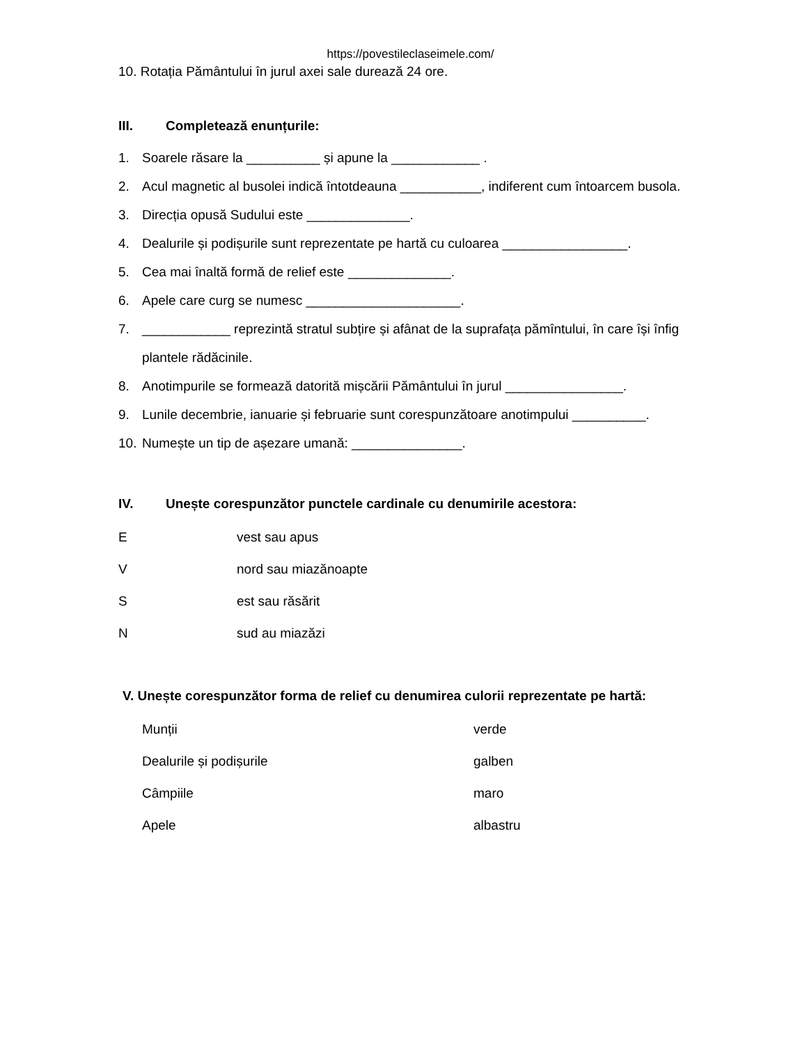https://povestileclaseimele.com/
10. Rotația Pământului în jurul axei sale durează 24 ore.
III. Completează enunțurile:
1. Soarele răsare la __________ și apune la ____________ .
2. Acul magnetic al busolei indică întotdeauna ___________, indiferent cum întoarcem busola.
3. Direcția opusă Sudului este ______________.
4. Dealurile și podișurile sunt reprezentate pe hartă cu culoarea _________________.
5. Cea mai înaltă formă de relief este ______________.
6. Apele care curg se numesc _____________________.
7. ____________ reprezintă stratul subțire și afânat de la suprafața pămîntului, în care își înfig plantele rădăcinile.
8. Anotimpurile se formează datorită mișcării Pământului în jurul ________________.
9. Lunile decembrie, ianuarie și februarie sunt corespunzătoare anotimpului __________.
10. Numește un tip de așezare umană: _______________.
IV. Unește corespunzător punctele cardinale cu denumirile acestora:
Evest sau apus
Vnord sau miazănoapte
Sest sau răsărit
Nsud au miazăzi
V. Unește corespunzător forma de relief cu denumirea culorii reprezentate pe hartă:
Munții verde
Dealurile și podișurile galben
Câmpiile maro
Apele albastru